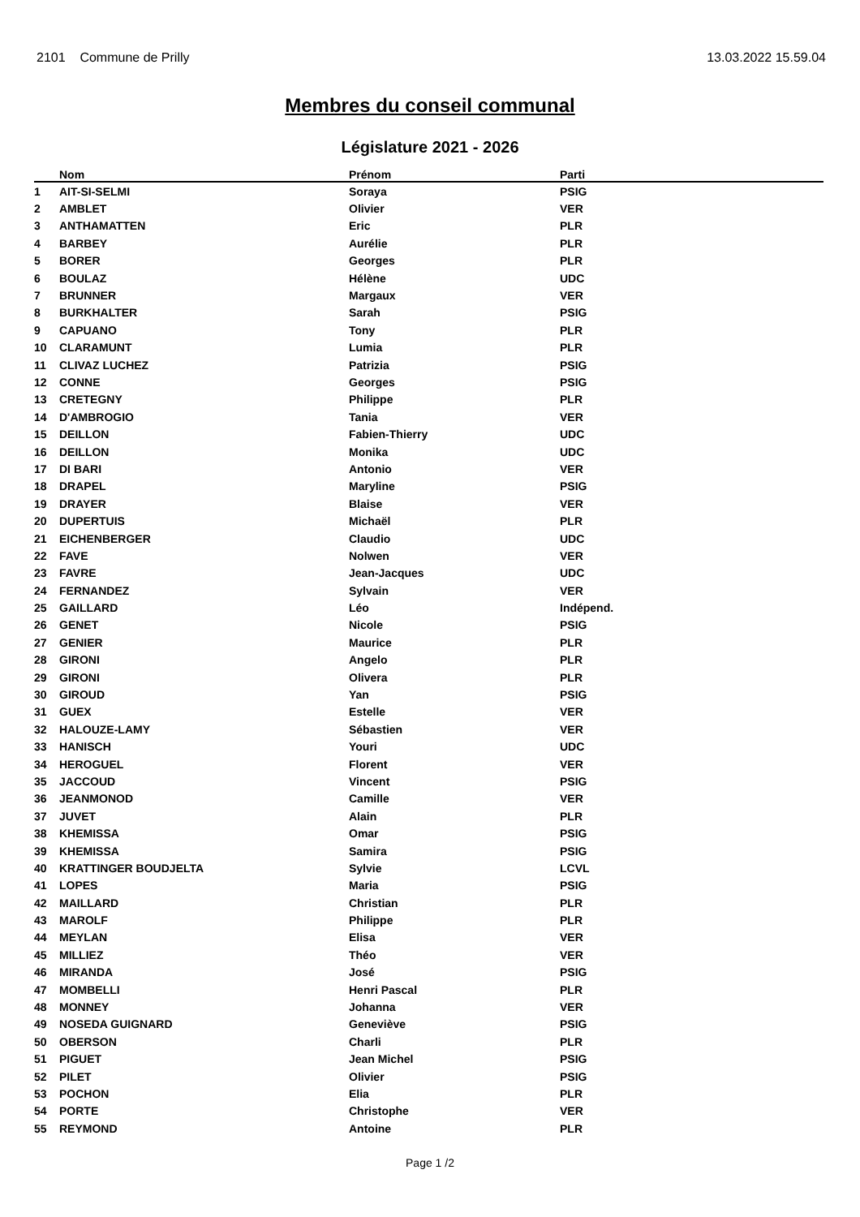2101 Commune de Prilly 13.03.2022 15.59.04
Membres du conseil communal
Législature 2021 - 2026
| | Nom | Prénom | Parti |
| --- | --- | --- | --- |
| 1 | AIT-SI-SELMI | Soraya | PSIG |
| 2 | AMBLET | Olivier | VER |
| 3 | ANTHAMATTEN | Eric | PLR |
| 4 | BARBEY | Aurélie | PLR |
| 5 | BORER | Georges | PLR |
| 6 | BOULAZ | Hélène | UDC |
| 7 | BRUNNER | Margaux | VER |
| 8 | BURKHALTER | Sarah | PSIG |
| 9 | CAPUANO | Tony | PLR |
| 10 | CLARAMUNT | Lumia | PLR |
| 11 | CLIVAZ LUCHEZ | Patrizia | PSIG |
| 12 | CONNE | Georges | PSIG |
| 13 | CRETEGNY | Philippe | PLR |
| 14 | D'AMBROGIO | Tania | VER |
| 15 | DEILLON | Fabien-Thierry | UDC |
| 16 | DEILLON | Monika | UDC |
| 17 | DI BARI | Antonio | VER |
| 18 | DRAPEL | Maryline | PSIG |
| 19 | DRAYER | Blaise | VER |
| 20 | DUPERTUIS | Michaël | PLR |
| 21 | EICHENBERGER | Claudio | UDC |
| 22 | FAVE | Nolwen | VER |
| 23 | FAVRE | Jean-Jacques | UDC |
| 24 | FERNANDEZ | Sylvain | VER |
| 25 | GAILLARD | Léo | Indépend. |
| 26 | GENET | Nicole | PSIG |
| 27 | GENIER | Maurice | PLR |
| 28 | GIRONI | Angelo | PLR |
| 29 | GIRONI | Olivera | PLR |
| 30 | GIROUD | Yan | PSIG |
| 31 | GUEX | Estelle | VER |
| 32 | HALOUZE-LAMY | Sébastien | VER |
| 33 | HANISCH | Youri | UDC |
| 34 | HEROGUEL | Florent | VER |
| 35 | JACCOUD | Vincent | PSIG |
| 36 | JEANMONOD | Camille | VER |
| 37 | JUVET | Alain | PLR |
| 38 | KHEMISSA | Omar | PSIG |
| 39 | KHEMISSA | Samira | PSIG |
| 40 | KRATTINGER BOUDJELTA | Sylvie | LCVL |
| 41 | LOPES | Maria | PSIG |
| 42 | MAILLARD | Christian | PLR |
| 43 | MAROLF | Philippe | PLR |
| 44 | MEYLAN | Elisa | VER |
| 45 | MILLIEZ | Théo | VER |
| 46 | MIRANDA | José | PSIG |
| 47 | MOMBELLI | Henri Pascal | PLR |
| 48 | MONNEY | Johanna | VER |
| 49 | NOSEDA GUIGNARD | Geneviève | PSIG |
| 50 | OBERSON | Charli | PLR |
| 51 | PIGUET | Jean Michel | PSIG |
| 52 | PILET | Olivier | PSIG |
| 53 | POCHON | Elia | PLR |
| 54 | PORTE | Christophe | VER |
| 55 | REYMOND | Antoine | PLR |
Page 1 /2